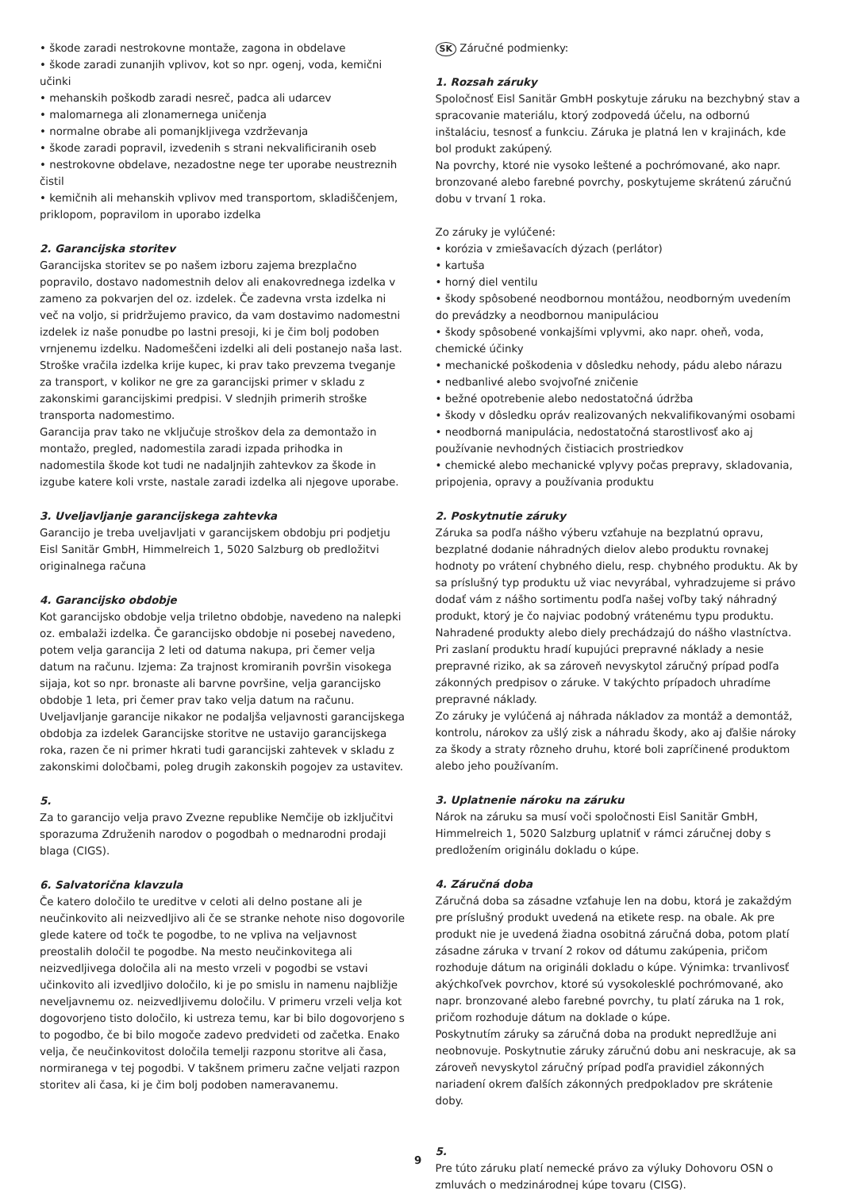• škode zaradi nestrokovne montaže, zagona in obdelave
• škode zaradi zunanjih vplivov, kot so npr. ogenj, voda, kemični učinki
• mehanskih poškodb zaradi nesreč, padca ali udarcev
• malomarnega ali zlonamernega uničenja
• normalne obrabe ali pomanjkljivega vzdrževanja
• škode zaradi popravil, izvedenih s strani nekvalificiranih oseb
• nestrokovne obdelave, nezadostne nege ter uporabe neustreznih čistil
• kemičnih ali mehanskih vplivov med transportom, skladiščenjem, priklopom, popravilom in uporabo izdelka
2. Garancijska storitev
Garancijska storitev se po našem izboru zajema brezplačno popravilo, dostavo nadomestnih delov ali enakovrednega izdelka v zameno za pokvarjen del oz. izdelek. Če zadevna vrsta izdelka ni več na voljo, si pridržujemo pravico, da vam dostavimo nadomestni izdelek iz naše ponudbe po lastni presoji, ki je čim bolj podoben vrnjenemu izdelku. Nadomeščeni izdelki ali deli postanejo naša last. Stroške vračila izdelka krije kupec, ki prav tako prevzema tveganje za transport, v kolikor ne gre za garancijski primer v skladu z zakonskimi garancijskimi predpisi. V slednjih primerih stroške transporta nadomestimo.
Garancija prav tako ne vključuje stroškov dela za demontažo in montažo, pregled, nadomestila zaradi izpada prihodka in nadomestila škode kot tudi ne nadaljnjih zahtevkov za škode in izgube katere koli vrste, nastale zaradi izdelka ali njegove uporabe.
3. Uveljavljanje garancijskega zahtevka
Garancijo je treba uveljavljati v garancijskem obdobju pri podjetju Eisl Sanitär GmbH, Himmelreich 1, 5020 Salzburg ob predložitvi originalnega računa
4. Garancijsko obdobje
Kot garancijsko obdobje velja triletno obdobje, navedeno na nalepki oz. embalaži izdelka. Če garancijsko obdobje ni posebej navedeno, potem velja garancija 2 leti od datuma nakupa, pri čemer velja datum na računu. Izjema: Za trajnost kromiranih površin visokega sijaja, kot so npr. bronaste ali barvne površine, velja garancijsko obdobje 1 leta, pri čemer prav tako velja datum na računu.
Uveljavljanje garancije nikakor ne podaljša veljavnosti garancijskega obdobja za izdelek Garancijske storitve ne ustavijo garancijskega roka, razen če ni primer hkrati tudi garancijski zahtevek v skladu z zakonskimi določbami, poleg drugih zakonskih pogojev za ustavitev.
5.
Za to garancijo velja pravo Zvezne republike Nemčije ob izključitvi sporazuma Združenih narodov o pogodbah o mednarodni prodaji blaga (CIGS).
6. Salvatorična klavzula
Če katero določilo te ureditve v celoti ali delno postane ali je neučinkovito ali neizvedljivo ali če se stranke nehote niso dogovorile glede katere od točk te pogodbe, to ne vpliva na veljavnost preostalih določil te pogodbe. Na mesto neučinkovitega ali neizvedljivega določila ali na mesto vrzeli v pogodbi se vstavi učinkovito ali izvedljivo določilo, ki je po smislu in namenu najbližje neveljavnemu oz. neizvedljivemu določilu. V primeru vrzeli velja kot dogovorjeno tisto določilo, ki ustreza temu, kar bi bilo dogovorjeno s to pogodbo, če bi bilo mogoče zadevo predvideti od začetka. Enako velja, če neučinkovitost določila temelji razponu storitve ali časa, normiranega v tej pogodbi. V takšnem primeru začne veljati razpon storitev ali časa, ki je čim bolj podoben nameravanemu.
SK Záručné podmienky:
1. Rozsah záruky
Spoločnosť Eisl Sanitär GmbH poskytuje záruku na bezchybný stav a spracovanie materiálu, ktorý zodpovedá účelu, na odbornú inštaláciu, tesnosť a funkciu. Záruka je platná len v krajinách, kde bol produkt zakúpený.
Na povrchy, ktoré nie vysoko leštené a pochrómované, ako napr. bronzované alebo farebné povrchy, poskytujeme skrátenú záručnú dobu v trvaní 1 roka.
Zo záruky je vylúčené:
• korózia v zmiešavacích dýzach (perlátor)
• kartuša
• horný diel ventilu
• škody spôsobené neodbornou montážou, neodborným uvedením do prevádzky a neodbornou manipuláciou
• škody spôsobené vonkajšími vplyvmi, ako napr. oheň, voda, chemické účinky
• mechanické poškodenia v dôsledku nehody, pádu alebo nárazu
• nedbanlivé alebo svojvoľné zničenie
• bežné opotrebenie alebo nedostatočná údržba
• škody v dôsledku opráv realizovaných nekvalifikovanými osobami
• neodborná manipulácia, nedostatočná starostlivosť ako aj používanie nevhodných čistiacich prostriedkov
• chemické alebo mechanické vplyvy počas prepravy, skladovania, pripojenia, opravy a používania produktu
2. Poskytnutie záruky
Záruka sa podľa nášho výberu vzťahuje na bezplatnú opravu, bezplatné dodanie náhradných dielov alebo produktu rovnakej hodnoty po vrátení chybného dielu, resp. chybného produktu. Ak by sa príslušný typ produktu už viac nevyrábal, vyhradzujeme si právo dodať vám z nášho sortimentu podľa našej voľby taký náhradný produkt, ktorý je čo najviac podobný vrátenému typu produktu.
Nahradené produkty alebo diely prechádzajú do nášho vlastníctva. Pri zaslaní produktu hradí kupujúci prepravné náklady a nesie prepravné riziko, ak sa zároveň nevyskytol záručný prípad podľa zákonných predpisov o záruke. V takýchto prípadoch uhradíme prepravné náklady.
Zo záruky je vylúčená aj náhrada nákladov za montáž a demontáž, kontrolu, nárokov za ušlý zisk a náhradu škody, ako aj ďalšie nároky za škody a straty rôzneho druhu, ktoré boli zapríčinené produktom alebo jeho používaním.
3. Uplatnenie nároku na záruku
Nárok na záruku sa musí voči spoločnosti Eisl Sanitär GmbH, Himmelreich 1, 5020 Salzburg uplatniť v rámci záručnej doby s predložením originálu dokladu o kúpe.
4. Záručná doba
Záručná doba sa zásadne vzťahuje len na dobu, ktorá je zakaždým pre príslušný produkt uvedená na etikete resp. na obale. Ak pre produkt nie je uvedená žiadna osobitná záručná doba, potom platí zásadne záruka v trvaní 2 rokov od dátumu zakúpenia, pričom rozhoduje dátum na origináli dokladu o kúpe. Výnimka: trvanlivosť akýchkoľvek povrchov, ktoré sú vysokolesklé pochrómované, ako napr. bronzované alebo farebné povrchy, tu platí záruka na 1 rok, pričom rozhoduje dátum na doklade o kúpe.
Poskytnutím záruky sa záručná doba na produkt nepredlžuje ani neobnovuje. Poskytnutie záruky záručnú dobu ani neskracuje, ak sa zároveň nevyskytol záručný prípad podľa pravidiel zákonných nariadení okrem ďalších zákonných predpokladov pre skrátenie doby.
5.
Pre túto záruku platí nemecké právo za výluky Dohovoru OSN o zmluvách o medzinárodnej kúpe tovaru (CISG).
9